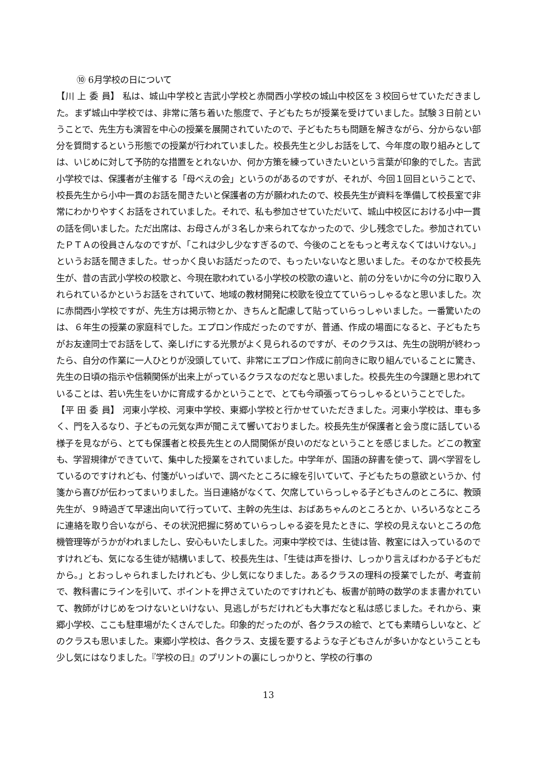⑩ 6月学校の日について
【川 上 委 員】 私は、城山中学校と吉武小学校と赤間西小学校の城山中校区を３校回らせていただきました。まず城山中学校では、非常に落ち着いた態度で、子どもたちが授業を受けていました。試験３日前ということで、先生方も演習を中心の授業を展開されていたので、子どもたちも問題を解きながら、分からない部分を質問するという形態での授業が行われていました。校長先生と少しお話をして、今年度の取り組みとしては、いじめに対して予防的な措置をとれないか、何か方策を練っていきたいという言葉が印象的でした。吉武小学校では、保護者が主催する「母べえの会」というのがあるのですが、それが、今回１回目ということで、校長先生から小中一貫のお話を聞きたいと保護者の方が願われたので、校長先生が資料を準備して校長室で非常にわかりやすくお話をされていました。それで、私も参加させていただいて、城山中校区における小中一貫の話を伺いました。ただ出席は、お母さんが３名しか来られてなかったので、少し残念でした。参加されていたＰＴＡの役員さんなのですが、「これは少し少なすぎるので、今後のことをもっと考えなくてはいけない。」というお話を聞きました。せっかく良いお話だったので、もったいないなと思いました。そのなかで校長先生が、昔の吉武小学校の校歌と、今現在歌われている小学校の校歌の違いと、前の分をいかに今の分に取り入れられているかというお話をされていて、地域の教材開発に校歌を役立てていらっしゃるなと思いました。次に赤間西小学校ですが、先生方は掲示物とか、きちんと配慮して貼っていらっしゃいました。一番驚いたのは、６年生の授業の家庭科でした。エプロン作成だったのですが、普通、作成の場面になると、子どもたちがお友達同士でお話をして、楽しげにする光景がよく見られるのですが、そのクラスは、先生の説明が終わったら、自分の作業に一人ひとりが没頭していて、非常にエプロン作成に前向きに取り組んでいることに驚き、先生の日頃の指示や信頼関係が出来上がっているクラスなのだなと思いました。校長先生の今課題と思われていることは、若い先生をいかに育成するかということで、とても今頑張ってらっしゃるということでした。
【平 田 委 員】 河東小学校、河東中学校、東郷小学校と行かせていただきました。河東小学校は、車も多く、門を入るなり、子どもの元気な声が聞こえて響いておりました。校長先生が保護者と会う度に話している様子を見ながら、とても保護者と校長先生との人間関係が良いのだなということを感じました。どこの教室も、学習規律ができていて、集中した授業をされていました。中学年が、国語の辞書を使って、調べ学習をしているのですけれども、付箋がいっぱいで、調べたところに線を引いていて、子どもたちの意欲というか、付箋から喜びが伝わってまいりました。当日連絡がなくて、欠席していらっしゃる子どもさんのところに、教頭先生が、９時過ぎて早速出向いて行っていて、主幹の先生は、おばあちゃんのところとか、いろいろなところに連絡を取り合いながら、その状況把握に努めていらっしゃる姿を見たときに、学校の見えないところの危機管理等がうかがわれましたし、安心もいたしました。河東中学校では、生徒は皆、教室には入っているのですけれども、気になる生徒が結構いまして、校長先生は、「生徒は声を掛け、しっかり言えばわかる子どもだから。」とおっしゃられましたけれども、少し気になりました。あるクラスの理科の授業でしたが、考査前で、教科書にラインを引いて、ポイントを押さえていたのですけれども、板書が前時の数学のまま書かれていて、教師がけじめをつけないといけない、見逃しがちだけれども大事だなと私は感じました。それから、東郷小学校、ここも駐車場がたくさんでした。印象的だったのが、各クラスの絵で、とても素晴らしいなと、どのクラスも思いました。東郷小学校は、各クラス、支援を要するような子どもさんが多いかなということも少し気にはなりました。『学校の日』のプリントの裏にしっかりと、学校の行事の
13